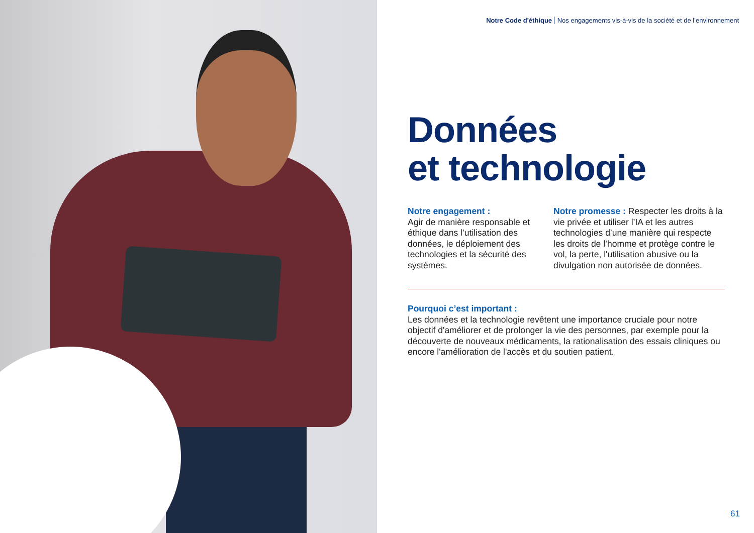Notre Code d'éthique Nos engagements vis-à-vis de la société et de l’environnement
Données
et technologie
Notre engagement :
Agir de manière responsable et éthique dans l’utilisation des données, le déploiement des technologies et la sécurité des systèmes.
Notre promesse : Respecter les droits à la vie privée et utiliser l’IA et les autres technologies d’une manière qui respecte les droits de l’homme et protège contre le vol, la perte, l'utilisation abusive ou la divulgation non autorisée de données.
Pourquoi c’est important :
Les données et la technologie revêtent une importance cruciale pour notre objectif d'améliorer et de prolonger la vie des personnes, par exemple pour la découverte de nouveaux médicaments, la rationalisation des essais cliniques ou encore l'amélioration de l'accès et du soutien patient.
61